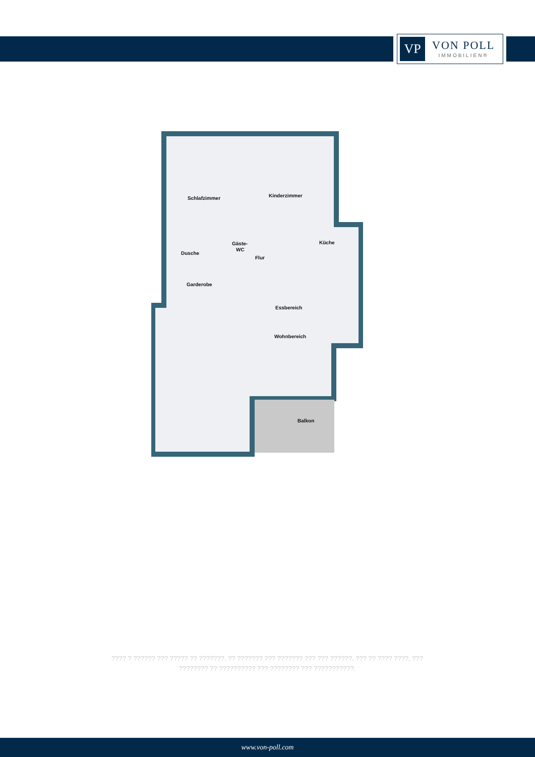VP
VON POLL
IMMOBILIEN®
Schlafzimmer
Kinderzimmer
Dusche
Gäste-
WC
Flur
Küche
Garderobe
Essbereich
Wohnbereich
Balkon
???? ? ?????? ??? ????? ?? ???????. ?? ??????? ??? ??????? ??? ??? ??????. ??? ?? ???? ????, ??? ???????? ?? ?????????? ??? ???????? ??? ???????????.
www.von-poll.com